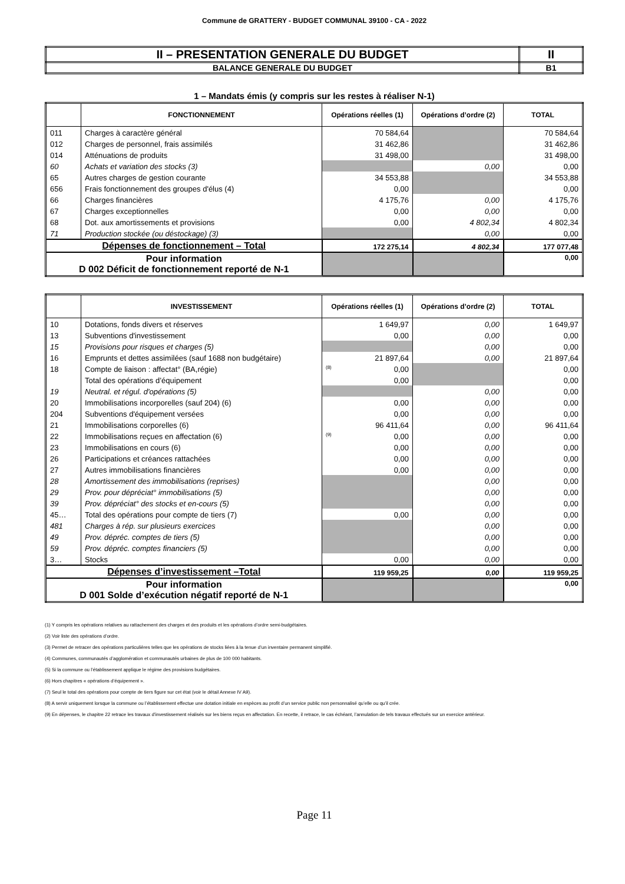Commune de GRATTERY - BUDGET COMMUNAL 39100 - CA - 2022
| II – PRESENTATION GENERALE DU BUDGET | II |
| BALANCE GENERALE DU BUDGET | B1 |
1 – Mandats émis (y compris sur les restes à réaliser N-1)
| | FONCTIONNEMENT | Opérations réelles (1) | Opérations d’ordre (2) | TOTAL |
| --- | --- | --- | --- | --- |
| 011 | Charges à caractère général | 70 584,64 | | 70 584,64 |
| 012 | Charges de personnel, frais assimilés | 31 462,86 | | 31 462,86 |
| 014 | Atténuations de produits | 31 498,00 | | 31 498,00 |
| 60 | Achats et variation des stocks (3) | | 0,00 | 0,00 |
| 65 | Autres charges de gestion courante | 34 553,88 | | 34 553,88 |
| 656 | Frais fonctionnement des groupes d'élus (4) | 0,00 | | 0,00 |
| 66 | Charges financières | 4 175,76 | 0,00 | 4 175,76 |
| 67 | Charges exceptionnelles | 0,00 | 0,00 | 0,00 |
| 68 | Dot. aux amortissements et provisions | 0,00 | 4 802,34 | 4 802,34 |
| 71 | Production stockée (ou déstockage) (3) | | 0,00 | 0,00 |
| Dépenses de fonctionnement – Total | | 172 275,14 | 4 802,34 | 177 077,48 |
| Pour information D 002 Déficit de fonctionnement reporté de N-1 | | | | 0,00 |
| | INVESTISSEMENT | Opérations réelles (1) | Opérations d’ordre (2) | TOTAL |
| --- | --- | --- | --- | --- |
| 10 | Dotations, fonds divers et réserves | 1 649,97 | 0,00 | 1 649,97 |
| 13 | Subventions d'investissement | 0,00 | 0,00 | 0,00 |
| 15 | Provisions pour risques et charges (5) | | 0,00 | 0,00 |
| 16 | Emprunts et dettes assimilées (sauf 1688 non budgétaire) | 21 897,64 | 0,00 | 21 897,64 |
| 18 | Compte de liaison : affectat° (BA,régie) | (8) 0,00 | | 0,00 |
| | Total des opérations d’équipement | 0,00 | | 0,00 |
| 19 | Neutral. et régul. d'opérations (5) | | 0,00 | 0,00 |
| 20 | Immobilisations incorporelles (sauf 204) (6) | 0,00 | 0,00 | 0,00 |
| 204 | Subventions d'équipement versées | 0,00 | 0,00 | 0,00 |
| 21 | Immobilisations corporelles (6) | 96 411,64 | 0,00 | 96 411,64 |
| 22 | Immobilisations reçues en affectation (6) | (9) 0,00 | 0,00 | 0,00 |
| 23 | Immobilisations en cours (6) | 0,00 | 0,00 | 0,00 |
| 26 | Participations et créances rattachées | 0,00 | 0,00 | 0,00 |
| 27 | Autres immobilisations financières | 0,00 | 0,00 | 0,00 |
| 28 | Amortissement des immobilisations (reprises) | | 0,00 | 0,00 |
| 29 | Prov. pour dépréciat° immobilisations (5) | | 0,00 | 0,00 |
| 39 | Prov. dépréciat° des stocks et en-cours (5) | | 0,00 | 0,00 |
| 45… | Total des opérations pour compte de tiers (7) | 0,00 | 0,00 | 0,00 |
| 481 | Charges à rép. sur plusieurs exercices | | 0,00 | 0,00 |
| 49 | Prov. dépréc. comptes de tiers (5) | | 0,00 | 0,00 |
| 59 | Prov. dépréc. comptes financiers (5) | | 0,00 | 0,00 |
| 3… | Stocks | 0,00 | 0,00 | 0,00 |
| Dépenses d’investissement –Total | | 119 959,25 | 0,00 | 119 959,25 |
| Pour information D 001 Solde d’exécution négatif reporté de N-1 | | | | 0,00 |
(1) Y compris les opérations relatives au rattachement des charges et des produits et les opérations d’ordre semi-budgétaires.
(2) Voir liste des opérations d’ordre.
(3) Permet de retracer des opérations particulières telles que les opérations de stocks liées à la tenue d’un inventaire permanent simplifié.
(4) Communes, communautés d’agglomération et communautés urbaines de plus de 100 000 habitants.
(5) Si la commune ou l’établissement applique le régime des provisions budgétaires.
(6) Hors chapitres « opérations d’équipement ».
(7) Seul le total des opérations pour compte de tiers figure sur cet état (voir le détail Annexe IV A9).
(8) A servir uniquement lorsque la commune ou l’établissement effectue une dotation initiale en espèces au profit d’un service public non personnalisé qu’elle ou qu’il crée.
(9) En dépenses, le chapitre 22 retrace les travaux d'investissement réalisés sur les biens reçus en affectation. En recette, il retrace, le cas échéant, l’annulation de tels travaux effectués sur un exercice antérieur.
Page 11